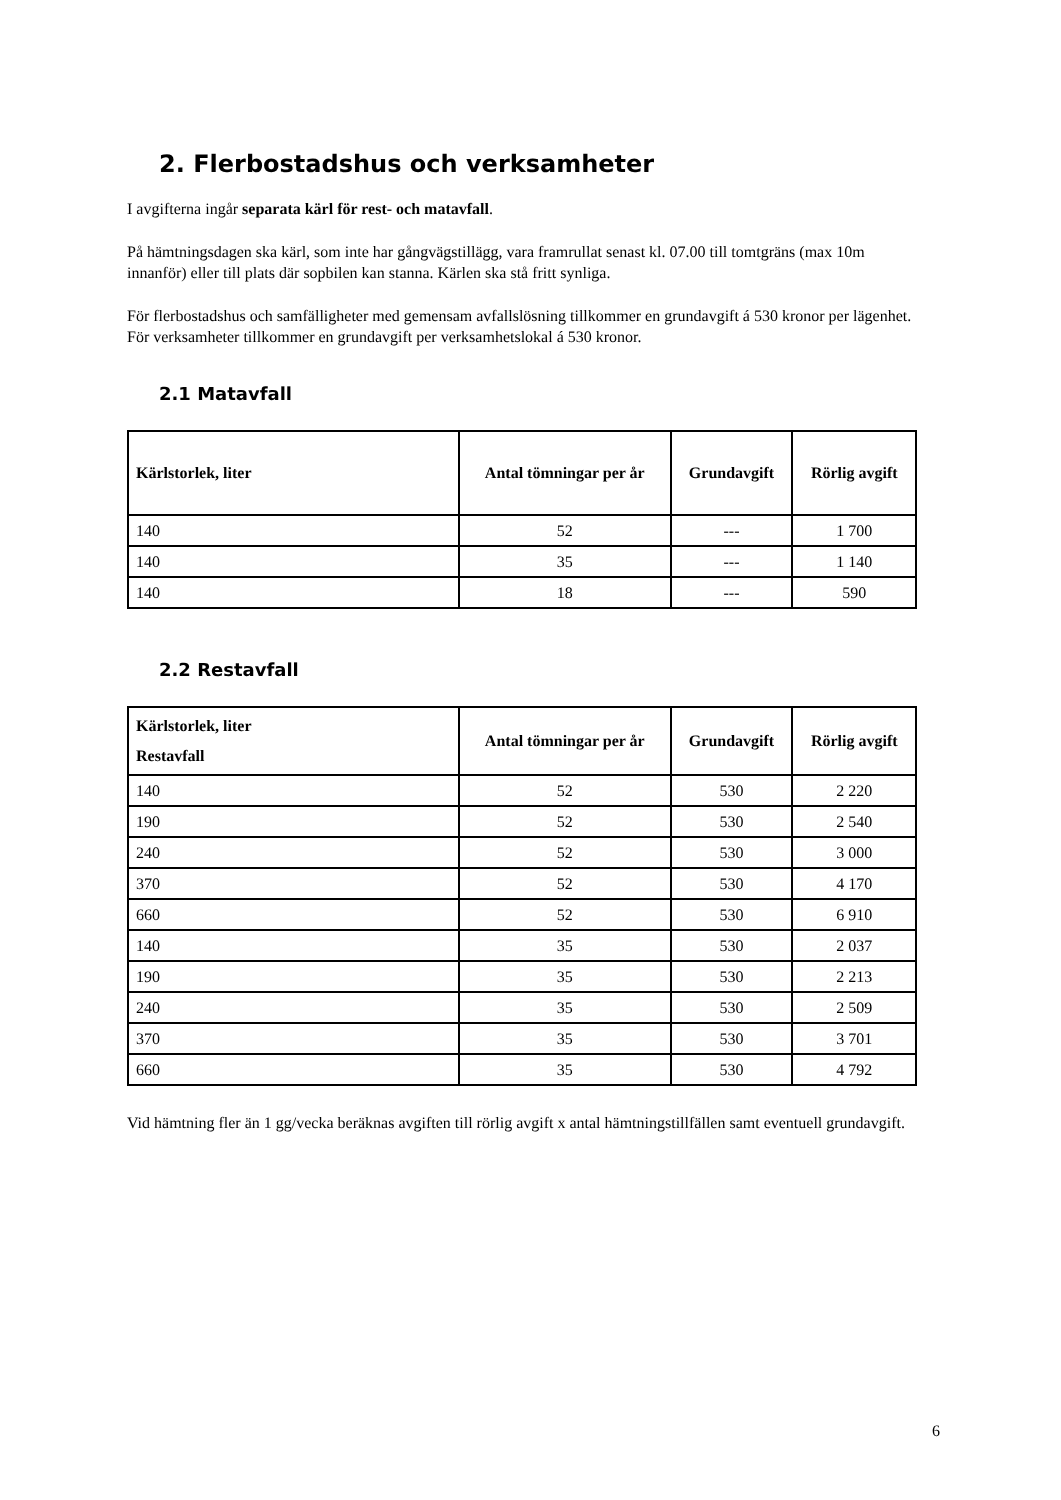2. Flerbostadshus och verksamheter
I avgifterna ingår separata kärl för rest- och matavfall.
På hämtningsdagen ska kärl, som inte har gångvägstillägg, vara framrullat senast kl. 07.00 till tomtgräns (max 10m innanför) eller till plats där sopbilen kan stanna. Kärlen ska stå fritt synliga.
För flerbostadshus och samfälligheter med gemensam avfallslösning tillkommer en grundavgift á 530 kronor per lägenhet. För verksamheter tillkommer en grundavgift per verksamhetslokal á 530 kronor.
2.1 Matavfall
| Kärlstorlek, liter | Antal tömningar per år | Grundavgift | Rörlig avgift |
| --- | --- | --- | --- |
| 140 | 52 | --- | 1 700 |
| 140 | 35 | --- | 1 140 |
| 140 | 18 | --- | 590 |
2.2 Restavfall
| Kärlstorlek, liter Restavfall | Antal tömningar per år | Grundavgift | Rörlig avgift |
| --- | --- | --- | --- |
| 140 | 52 | 530 | 2 220 |
| 190 | 52 | 530 | 2 540 |
| 240 | 52 | 530 | 3 000 |
| 370 | 52 | 530 | 4 170 |
| 660 | 52 | 530 | 6 910 |
| 140 | 35 | 530 | 2 037 |
| 190 | 35 | 530 | 2 213 |
| 240 | 35 | 530 | 2 509 |
| 370 | 35 | 530 | 3 701 |
| 660 | 35 | 530 | 4 792 |
Vid hämtning fler än 1 gg/vecka beräknas avgiften till rörlig avgift x antal hämtningstillfällen samt eventuell grundavgift.
6